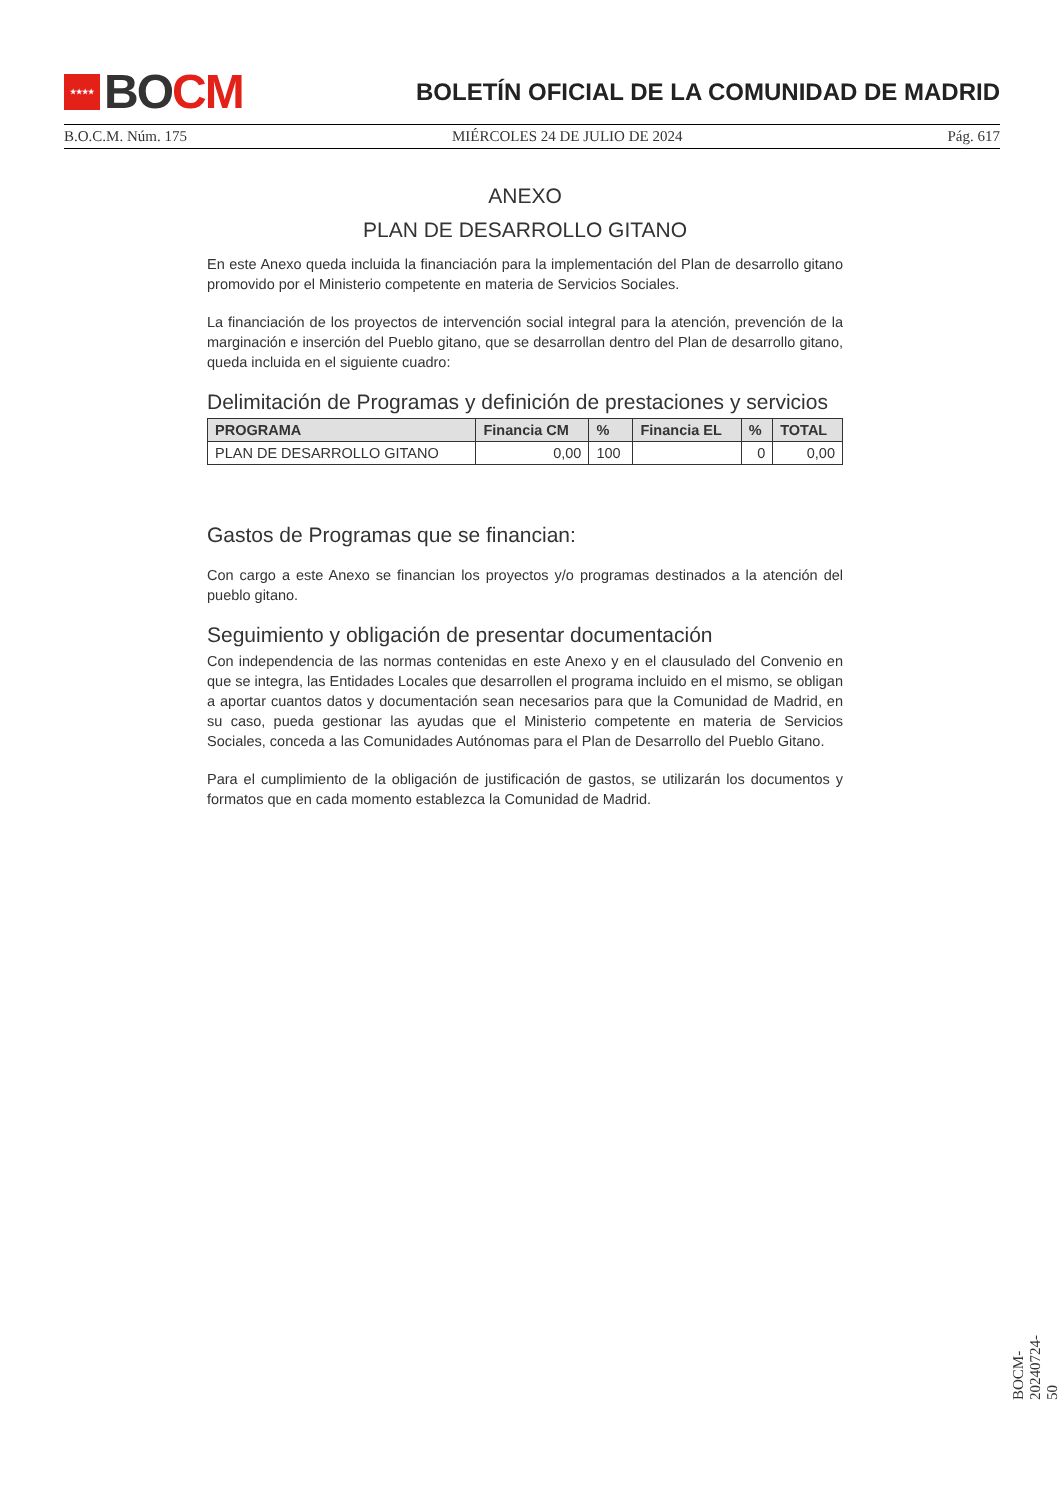★★★★
BO CM
BOLETÍN OFICIAL DE LA COMUNIDAD DE MADRID
B.O.C.M. Núm. 175 MIÉRCOLES 24 DE JULIO DE 2024 Pág. 617
ANEXO
PLAN DE DESARROLLO GITANO
En este Anexo queda incluida la financiación para la implementación del Plan de desarrollo gitano promovido por el Ministerio competente en materia de Servicios Sociales.
La financiación de los proyectos de intervención social integral para la atención, prevención de la marginación e inserción del Pueblo gitano, que se desarrollan dentro del Plan de desarrollo gitano, queda incluida en el siguiente cuadro:
Delimitación de Programas y definición de prestaciones y servicios
| PROGRAMA | Financia CM | % | Financia EL | % | TOTAL |
| --- | --- | --- | --- | --- | --- |
| PLAN DE DESARROLLO GITANO | 0,00 | 100 | | 0 | 0,00 |
Gastos de Programas que se financian:
Con cargo a este Anexo se financian los proyectos y/o programas destinados a la atención del pueblo gitano.
Seguimiento y obligación de presentar documentación
Con independencia de las normas contenidas en este Anexo y en el clausulado del Convenio en que se integra, las Entidades Locales que desarrollen el programa incluido en el mismo, se obligan a aportar cuantos datos y documentación sean necesarios para que la Comunidad de Madrid, en su caso, pueda gestionar las ayudas que el Ministerio competente en materia de Servicios Sociales, conceda a las Comunidades Autónomas para el Plan de Desarrollo del Pueblo Gitano.
Para el cumplimiento de la obligación de justificación de gastos, se utilizarán los documentos y formatos que en cada momento establezca la Comunidad de Madrid.
BOCM-20240724-50